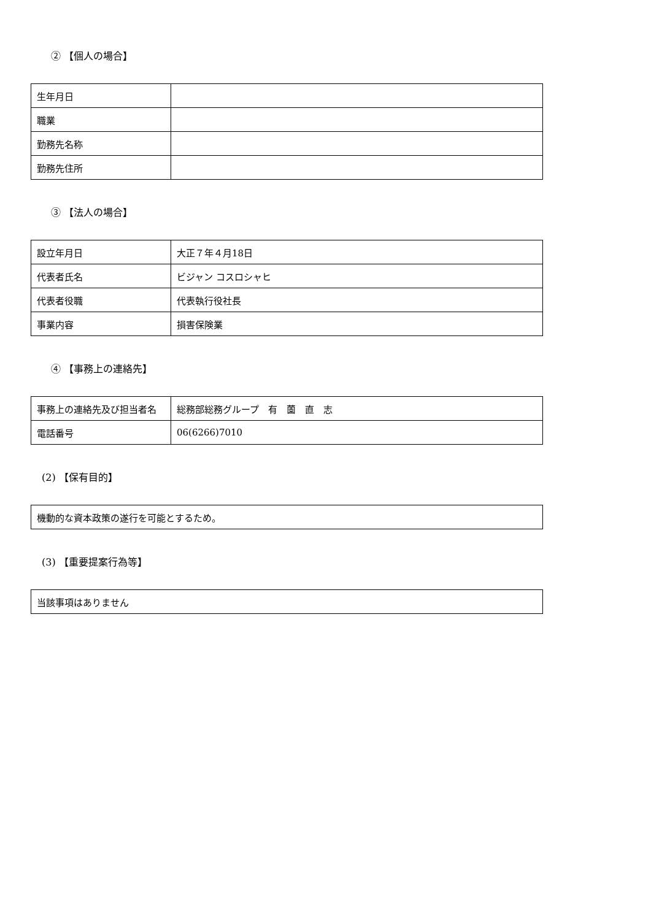② 【個人の場合】
| 生年月日 | |
| 職業 | |
| 勤務先名称 | |
| 勤務先住所 | |
③ 【法人の場合】
| 設立年月日 | 大正７年４月18日 |
| 代表者氏名 | ビジャン コスロシャヒ |
| 代表者役職 | 代表執行役社長 |
| 事業内容 | 損害保険業 |
④ 【事務上の連絡先】
| 事務上の連絡先及び担当者名 | 総務部総務グループ 有 薗 直 志 |
| 電話番号 | 06(6266)7010 |
(2) 【保有目的】
| 機動的な資本政策の遂行を可能とするため。 |
(3) 【重要提案行為等】
| 当該事項はありません |